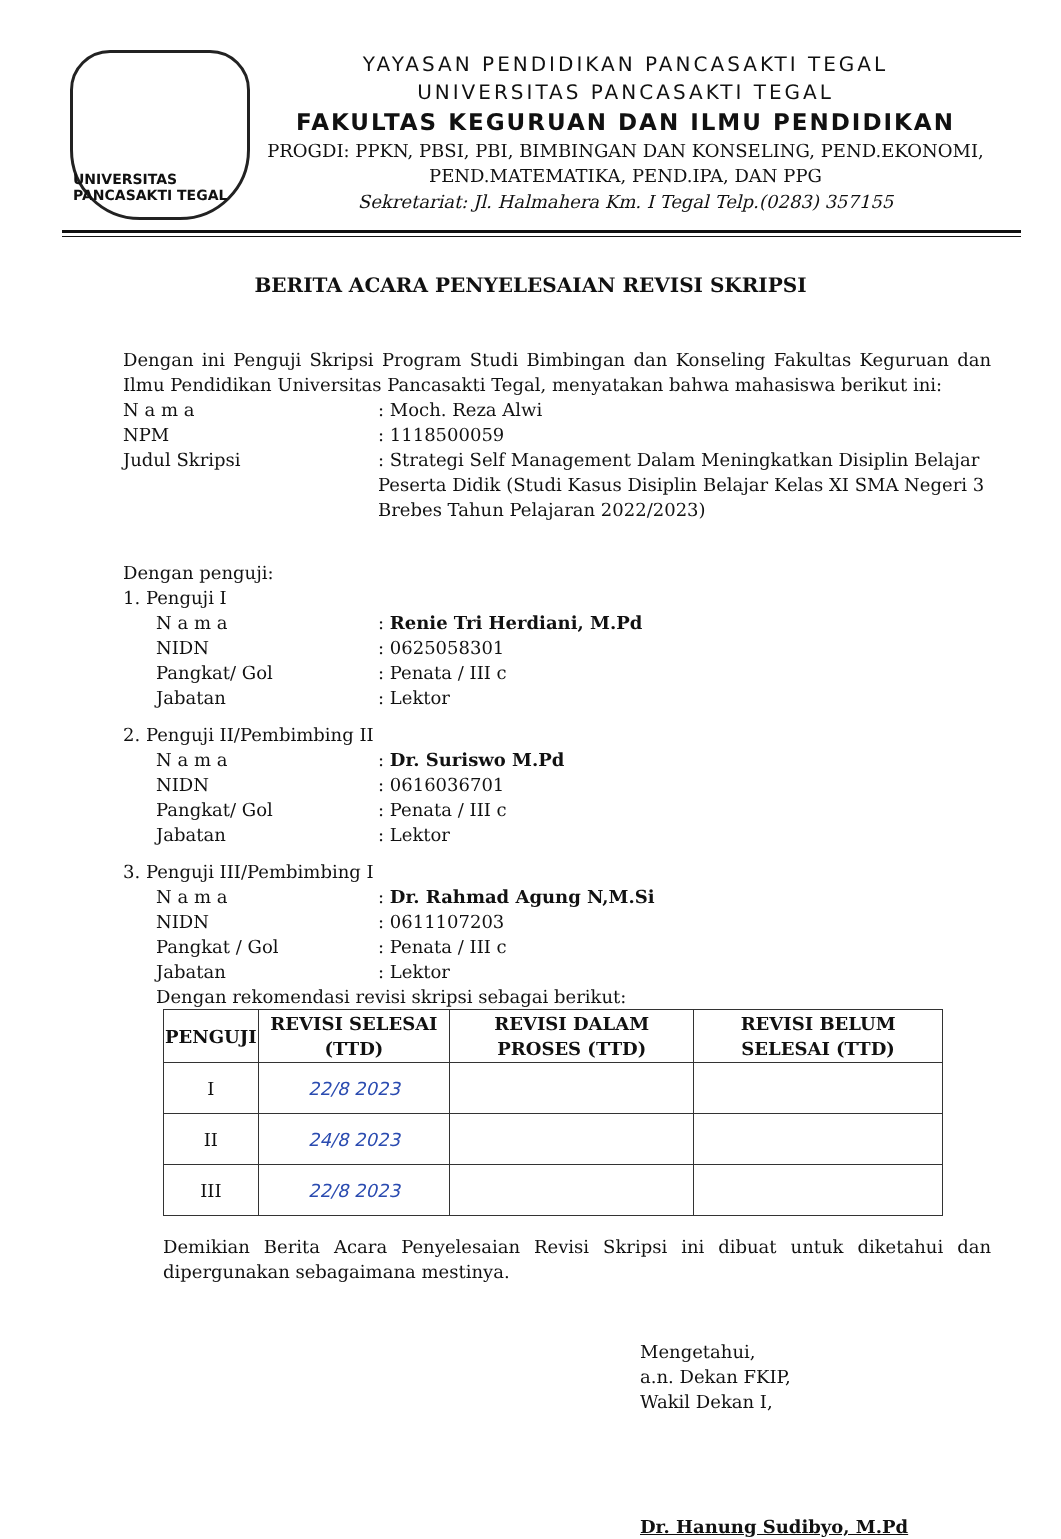UNIVERSITAS PANCASAKTI TEGAL
YAYASAN PENDIDIKAN PANCASAKTI TEGAL
UNIVERSITAS PANCASAKTI TEGAL
FAKULTAS KEGURUAN DAN ILMU PENDIDIKAN
PROGDI: PPKN, PBSI, PBI, BIMBINGAN DAN KONSELING, PEND.EKONOMI,
PEND.MATEMATIKA, PEND.IPA, DAN PPG
Sekretariat: Jl. Halmahera Km. I Tegal Telp.(0283) 357155
BERITA ACARA PENYELESAIAN REVISI SKRIPSI
Dengan ini Penguji Skripsi Program Studi Bimbingan dan Konseling Fakultas Keguruan dan Ilmu Pendidikan Universitas Pancasakti Tegal, menyatakan bahwa mahasiswa berikut ini:
N a m a : Moch. Reza Alwi
NPM : 1118500059
Judul Skripsi : Strategi Self Management Dalam Meningkatkan Disiplin Belajar Peserta Didik (Studi Kasus Disiplin Belajar Kelas XI SMA Negeri 3 Brebes Tahun Pelajaran 2022/2023)
Dengan penguji:
1. Penguji I
N a m a : Renie Tri Herdiani, M.Pd
NIDN : 0625058301
Pangkat/ Gol : Penata / III c
Jabatan : Lektor
2. Penguji II/Pembimbing II
N a m a : Dr. Suriswo M.Pd
NIDN : 0616036701
Pangkat/ Gol : Penata / III c
Jabatan : Lektor
3. Penguji III/Pembimbing I
N a m a : Dr. Rahmad Agung N,M.Si
NIDN : 0611107203
Pangkat / Gol : Penata / III c
Jabatan : Lektor
Dengan rekomendasi revisi skripsi sebagai berikut:
| PENGUJI | REVISI SELESAI (TTD) | REVISI DALAM PROSES (TTD) | REVISI BELUM SELESAI (TTD) |
| --- | --- | --- | --- |
| I | 22/8 2023 | | |
| II | 24/8 2023 | | |
| III | 22/8 2023 | | |
Demikian Berita Acara Penyelesaian Revisi Skripsi ini dibuat untuk diketahui dan dipergunakan sebagaimana mestinya.
Mengetahui,
a.n. Dekan FKIP,
Wakil Dekan I,
Dr. Hanung Sudibyo, M.Pd